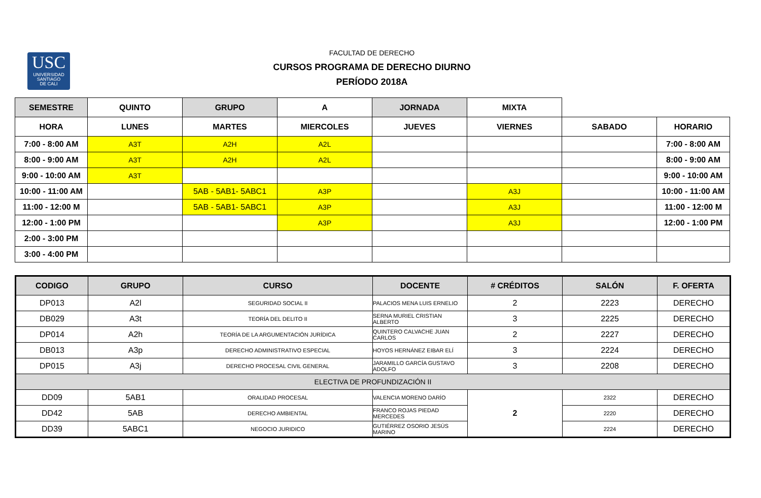USC
UNIVERSIDAD
SANTIAGO
DE CALI
FACULTAD DE DERECHO
CURSOS PROGRAMA DE DERECHO DIURNO
PERÍODO 2018A
| SEMESTRE | QUINTO | GRUPO | A | JORNADA | MIXTA | | |
| HORA | LUNES | MARTES | MIERCOLES | JUEVES | VIERNES | SABADO | HORARIO |
| 7:00 - 8:00 AM | A3T | A2H | A2L | | | | 7:00 - 8:00 AM |
| 8:00 - 9:00 AM | A3T | A2H | A2L | | | | 8:00 - 9:00 AM |
| 9:00 - 10:00 AM | A3T | | | | | | 9:00 - 10:00 AM |
| 10:00 - 11:00 AM | | 5AB - 5AB1- 5ABC1 | A3P | | A3J | | 10:00 - 11:00 AM |
| 11:00 - 12:00 M | | 5AB - 5AB1- 5ABC1 | A3P | | A3J | | 11:00 - 12:00 M |
| 12:00 - 1:00 PM | | | A3P | | A3J | | 12:00 - 1:00 PM |
| 2:00 - 3:00 PM | | | | | | | |
| 3:00 - 4:00 PM | | | | | | | |
| CODIGO | GRUPO | CURSO | DOCENTE | # CRÉDITOS | SALÓN | F. OFERTA |
| --- | --- | --- | --- | --- | --- | --- |
| DP013 | A2l | SEGURIDAD SOCIAL II | PALACIOS MENA LUIS ERNELIO | 2 | 2223 | DERECHO |
| DB029 | A3t | TEORÍA DEL DELITO II | SERNA MURIEL CRISTIAN ALBERTO | 3 | 2225 | DERECHO |
| DP014 | A2h | TEORÍA DE LA ARGUMENTACIÓN JURÍDICA | QUINTERO CALVACHE JUAN CARLOS | 2 | 2227 | DERECHO |
| DB013 | A3p | DERECHO ADMINISTRATIVO ESPECIAL | HOYOS HERNÁNEZ EIBAR ELÍ | 3 | 2224 | DERECHO |
| DP015 | A3j | DERECHO PROCESAL CIVIL GENERAL | JARAMILLO GARCÍA GUSTAVO ADOLFO | 3 | 2208 | DERECHO |
| ELECTIVA DE PROFUNDIZACIÓN II | | | | | | |
| DD09 | 5AB1 | ORALIDAD PROCESAL | VALENCIA MORENO DARÍO | 2 | 2322 | DERECHO |
| DD42 | 5AB | DERECHO AMBIENTAL | FRANCO ROJAS PIEDAD MERCEDES | | 2220 | DERECHO |
| DD39 | 5ABC1 | NEGOCIO JURIDICO | GUTIÉRREZ OSORIO JESÚS MARINO | | 2224 | DERECHO |